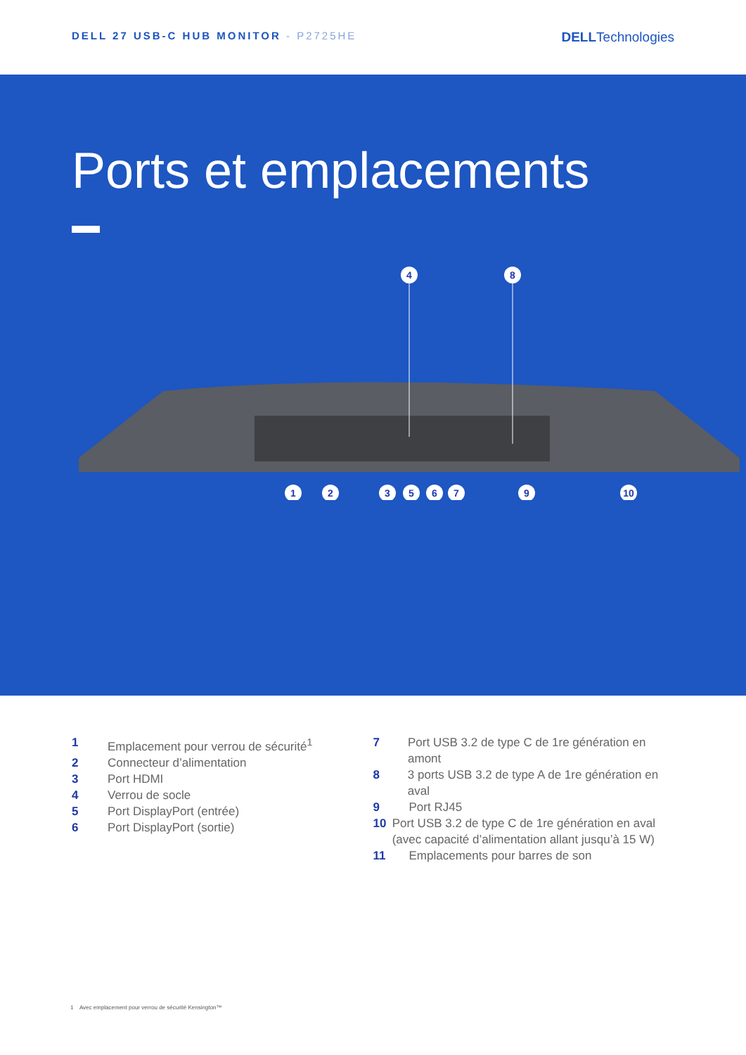DELL 27 USB-C HUB MONITOR - P2725HE
DELLTechnologies
Ports et emplacements
4
8
1
2
3
5
6
7
9
10
1 Emplacement pour verrou de sécurité<sup>1</sup>
2 Connecteur d’alimentation
3 Port HDMI
4 Verrou de socle
5 Port DisplayPort (entrée)
6 Port DisplayPort (sortie)
7 Port USB 3.2 de type C de 1re génération en amont
8 3 ports USB 3.2 de type A de 1re génération en aval
9 Port RJ45
10 Port USB 3.2 de type C de 1re génération en aval (avec capacité d’alimentation allant jusqu’à 15 W)
11 Emplacements pour barres de son
1 Avec emplacement pour verrou de sécurité Kensington™